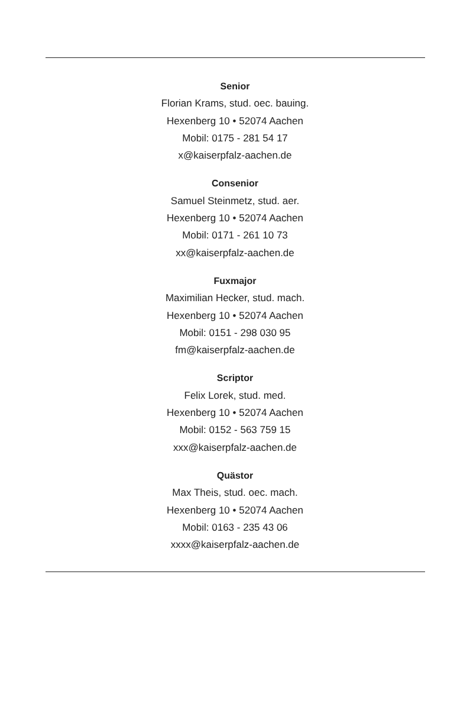Senior
Florian Krams, stud. oec. bauing.
Hexenberg 10 • 52074 Aachen
Mobil: 0175 - 281 54 17
x@kaiserpfalz-aachen.de
Consenior
Samuel Steinmetz, stud. aer.
Hexenberg 10 • 52074 Aachen
Mobil: 0171 - 261 10 73
xx@kaiserpfalz-aachen.de
Fuxmajor
Maximilian Hecker, stud. mach.
Hexenberg 10 • 52074 Aachen
Mobil: 0151 - 298 030 95
fm@kaiserpfalz-aachen.de
Scriptor
Felix Lorek, stud. med.
Hexenberg 10 • 52074 Aachen
Mobil: 0152 - 563 759 15
xxx@kaiserpfalz-aachen.de
Quästor
Max Theis, stud. oec. mach.
Hexenberg 10 • 52074 Aachen
Mobil: 0163 - 235 43 06
xxxx@kaiserpfalz-aachen.de